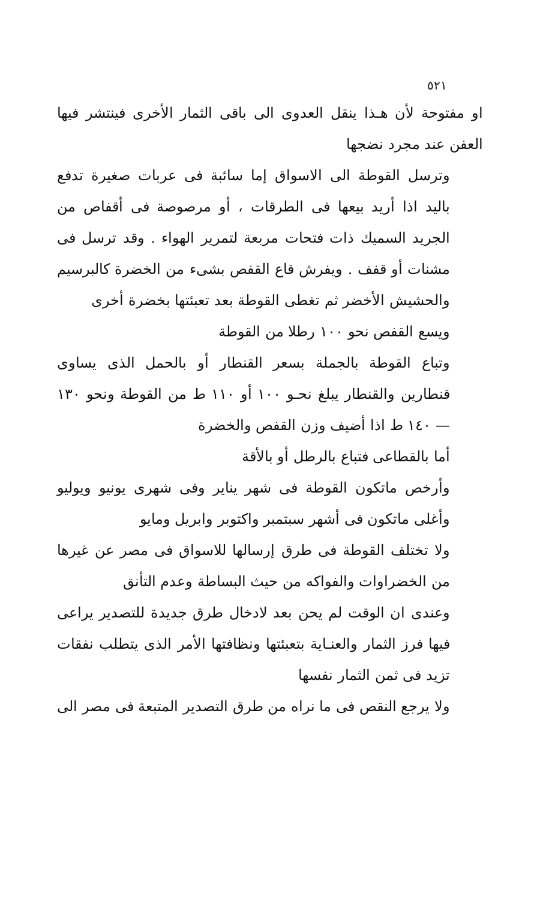٥٢١
او مفتوحة لأن هـذا ينقل العدوى الى باقى الثمار الأخرى فينتشر فيها العفن عند مجرد نضجها
وترسل القوطة الى الاسواق إما سائبة فى عربات صغيرة تدفع باليد اذا أريد بيعها فى الطرقات ، أو مرصوصة فى أقفاص من الجريد السميك ذات فتحات مربعة لتمرير الهواء . وقد ترسل فى مشنات أو قفف . ويفرش قاع القفص بشىء من الخضرة كالبرسيم والحشيش الأخضر ثم تغطى القوطة بعد تعبئتها بخضرة أخرى
ويسع القفص نحو ١٠٠ رطلا من القوطة
وتباع القوطة بالجملة بسعر القنطار أو بالحمل الذى يساوى قنطارين والقنطار يبلغ نحـو ١٠٠ أو ١١٠ ط من القوطة ونحو ١٣٠ — ١٤٠ ط اذا أضيف وزن القفص والخضرة
أما بالقطاعى فتباع بالرطل أو بالأقة
وأرخص ماتكون القوطة فى شهر يناير وفى شهرى يونيو ويوليو وأغلى ماتكون فى أشهر سبتمبر واكتوبر وابريل ومايو
ولا تختلف القوطة فى طرق إرسالها للاسواق فى مصر عن غيرها من الخضراوات والفواكه من حيث البساطة وعدم التأنق
وعندى ان الوقت لم يحن بعد لادخال طرق جديدة للتصدير يراعى فيها فرز الثمار والعنـاية بتعبئتها ونظافتها الأمر الذى يتطلب نفقات تزيد فى ثمن الثمار نفسها
ولا يرجع النقص فى ما نراه من طرق التصدير المتبعة فى مصر الى